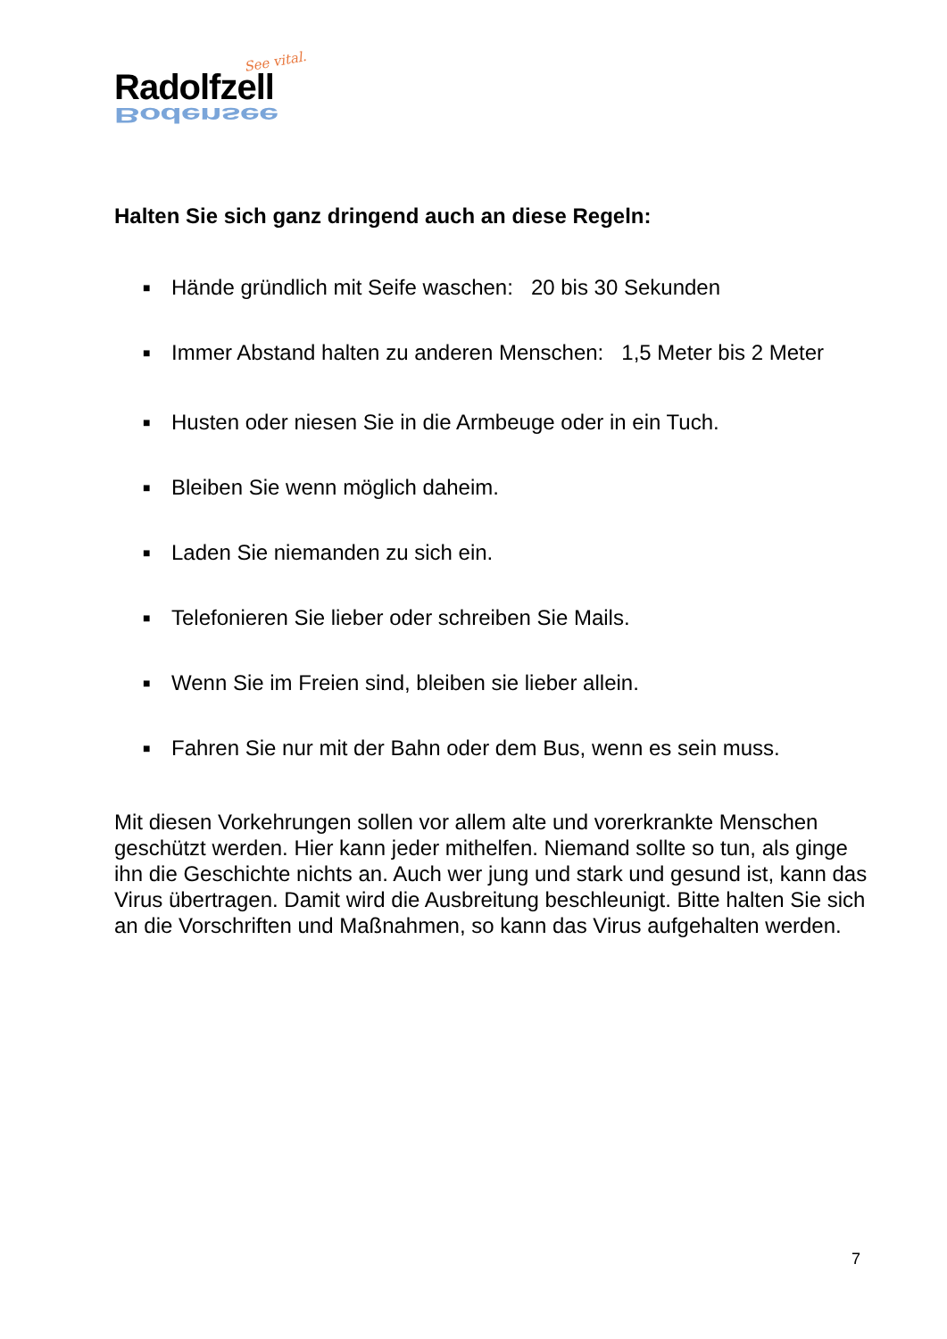See vital.
Radolfzell
Bodensee
Halten Sie sich ganz dringend auch an diese Regeln:
■ Hände gründlich mit Seife waschen: 20 bis 30 Sekunden
■ Immer Abstand halten zu anderen Menschen: 1,5 Meter bis 2 Meter
■ Husten oder niesen Sie in die Armbeuge oder in ein Tuch.
■ Bleiben Sie wenn möglich daheim.
■ Laden Sie niemanden zu sich ein.
■ Telefonieren Sie lieber oder schreiben Sie Mails.
■ Wenn Sie im Freien sind, bleiben sie lieber allein.
■ Fahren Sie nur mit der Bahn oder dem Bus, wenn es sein muss.
Mit diesen Vorkehrungen sollen vor allem alte und vorerkrankte Menschen geschützt werden. Hier kann jeder mithelfen. Niemand sollte so tun, als ginge ihn die Geschichte nichts an. Auch wer jung und stark und gesund ist, kann das Virus übertragen. Damit wird die Ausbreitung beschleunigt. Bitte halten Sie sich an die Vorschriften und Maßnahmen, so kann das Virus aufgehalten werden.
7